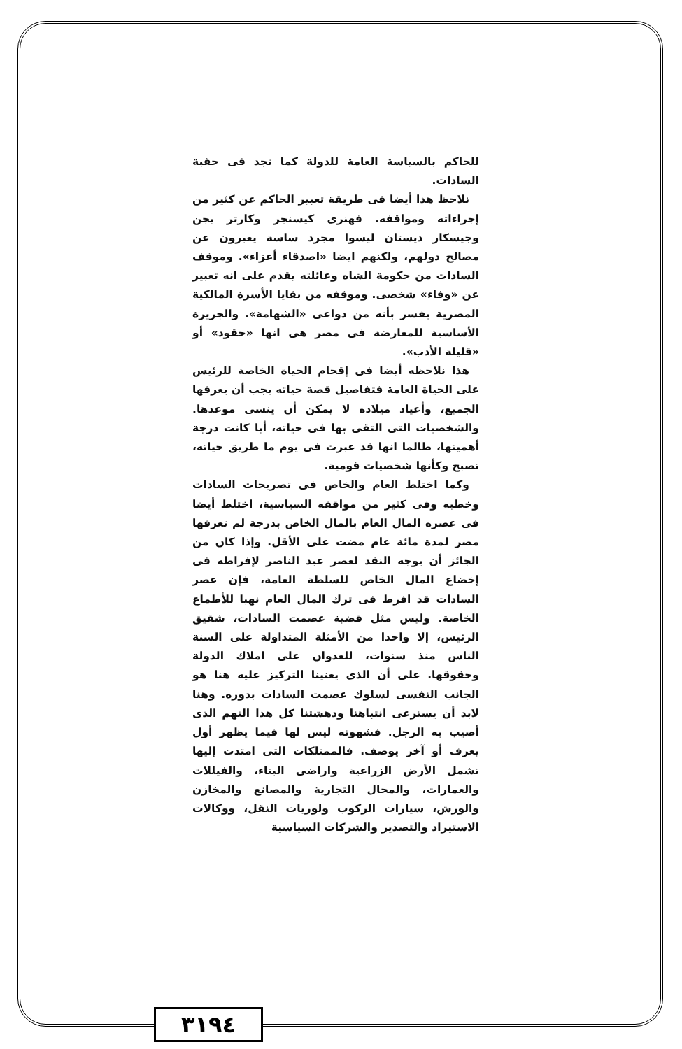للحاكم بالسياسة العامة للدولة كما نجد فى حقبة السادات.
نلاحظ هذا أيضا فى طريقة تعبير الحاكم عن كثير من إجراءاته ومواقفه. فهنرى كيسنجر وكارتر يجن وجيسكار ديستان ليسوا مجرد ساسة يعبرون عن مصالح دولهم، ولكنهم ايضا «اصدقاء أعزاء». وموقف السادات من حكومة الشاه وعائلته يقدم على انه تعبير عن «وفاء» شخصى. وموقفه من بقايا الأسرة المالكية المصرية يفسر بأنه من دواعى «الشهامة». والجريرة الأساسية للمعارضة فى مصر هى انها «حقود» أو «قليلة الأدب».
هذا نلاحظه أيضا فى إقحام الحياة الخاصة للرئيس على الحياة العامة فتفاصيل قصة حياته يجب أن يعرفها الجميع، وأعياد ميلاده لا يمكن أن ينسى موعدها. والشخصيات التى التقى بها فى حياته، أيا كانت درجة أهميتها، طالما انها قد عبرت فى يوم ما طريق حياته، تصبح وكأنها شخصيات قومية.
وكما اختلط العام والخاص فى تصريحات السادات وخطبه وفى كثير من مواقفه السياسية، اختلط أيضا فى عصره المال العام بالمال الخاص بدرجة لم تعرفها مصر لمدة مائة عام مضت على الأقل. وإذا كان من الجائز أن يوجه النقد لعصر عبد الناصر لإفراطه فى إخضاع المال الخاص للسلطة العامة، فإن عصر السادات قد افرط فى ترك المال العام نهبا للأطماع الخاصة. وليس مثل قضية عصمت السادات، شقيق الرئيس، إلا واحدا من الأمثلة المتداولة على السنة الناس منذ سنوات، للعدوان على املاك الدولة وحقوقها. على أن الذى يعنينا التركيز عليه هنا هو الجانب النفسى لسلوك عصمت السادات بدوره. وهنا لابد أن يسترعى انتباهنا ودهشتنا كل هذا النهم الذى أصيب به الرجل. فشهوته ليس لها فيما يظهر أول يعرف أو آخر يوصف. فالممتلكات التى امتدت إليها تشمل الأرض الزراعية واراضى البناء، والفيللات والعمارات، والمحال التجارية والمصانع والمخازن والورش، سيارات الركوب ولوريات النقل، ووكالات الاستيراد والتصدير والشركات السياسية
٣١٩٤